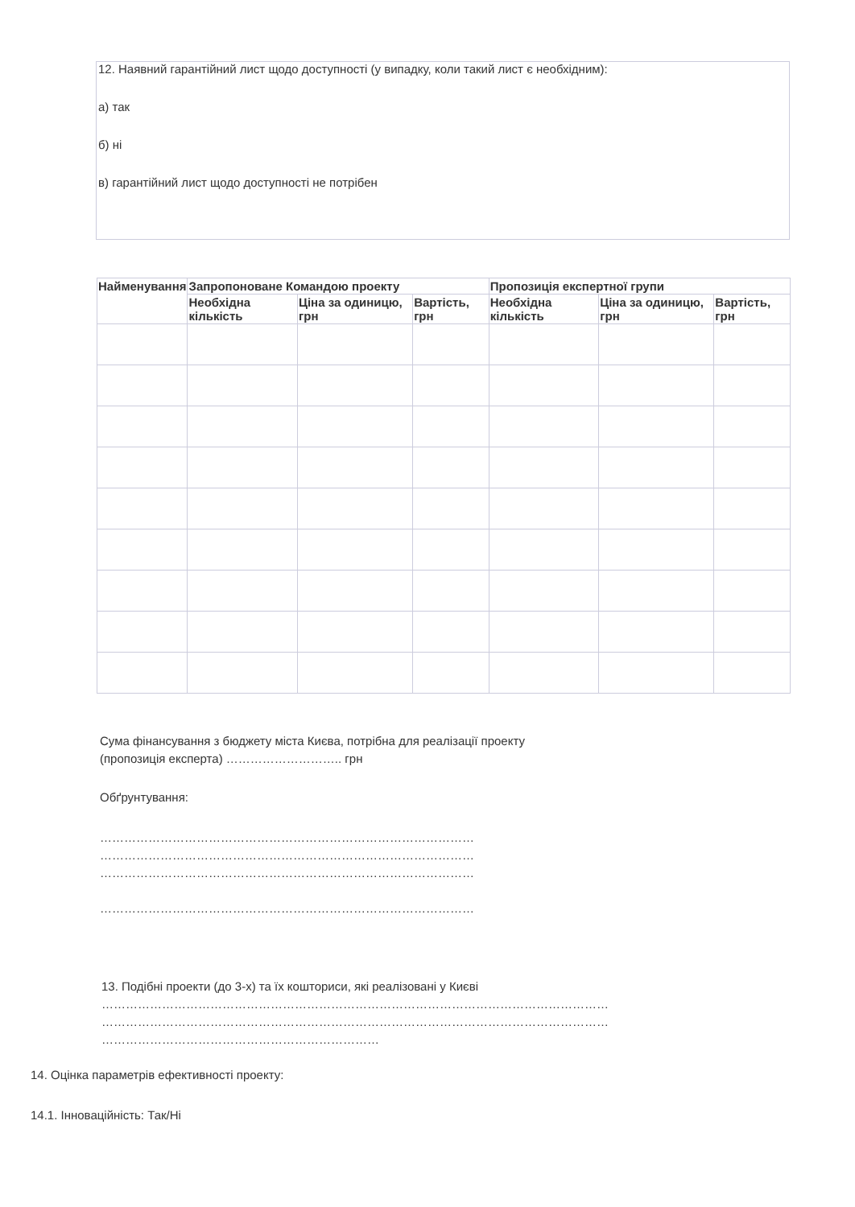12. Наявний гарантійний лист щодо доступності (у випадку, коли такий лист є необхідним):
а) так
б) ні
в) гарантійний лист щодо доступності не потрібен
| Найменування | Запропоноване Командою проекту | | | Пропозиція експертної групи | | |
| --- | --- | --- | --- | --- | --- | --- |
| | Необхідна кількість | Ціна за одиницю, грн | Вартість, грн | Необхідна кількість | Ціна за одиницю, грн | Вартість, грн |
Сума фінансування з бюджету міста Києва, потрібна для реалізації проекту
(пропозиція експерта) ……………………….. грн
Обґрунтування:
…………………………………………………………………………………
…………………………………………………………………………………
…………………………………………………………………………………
…………………………………………………………………………………
13. Подібні проекти (до 3-х) та їх кошториси, які реалізовані у Києві
………………………………………………………………………………………………………………
………………………………………………………………………………………………………………
……………………………………………………………
14. Оцінка параметрів ефективності проекту:
14.1. Інноваційність: Так/Ні